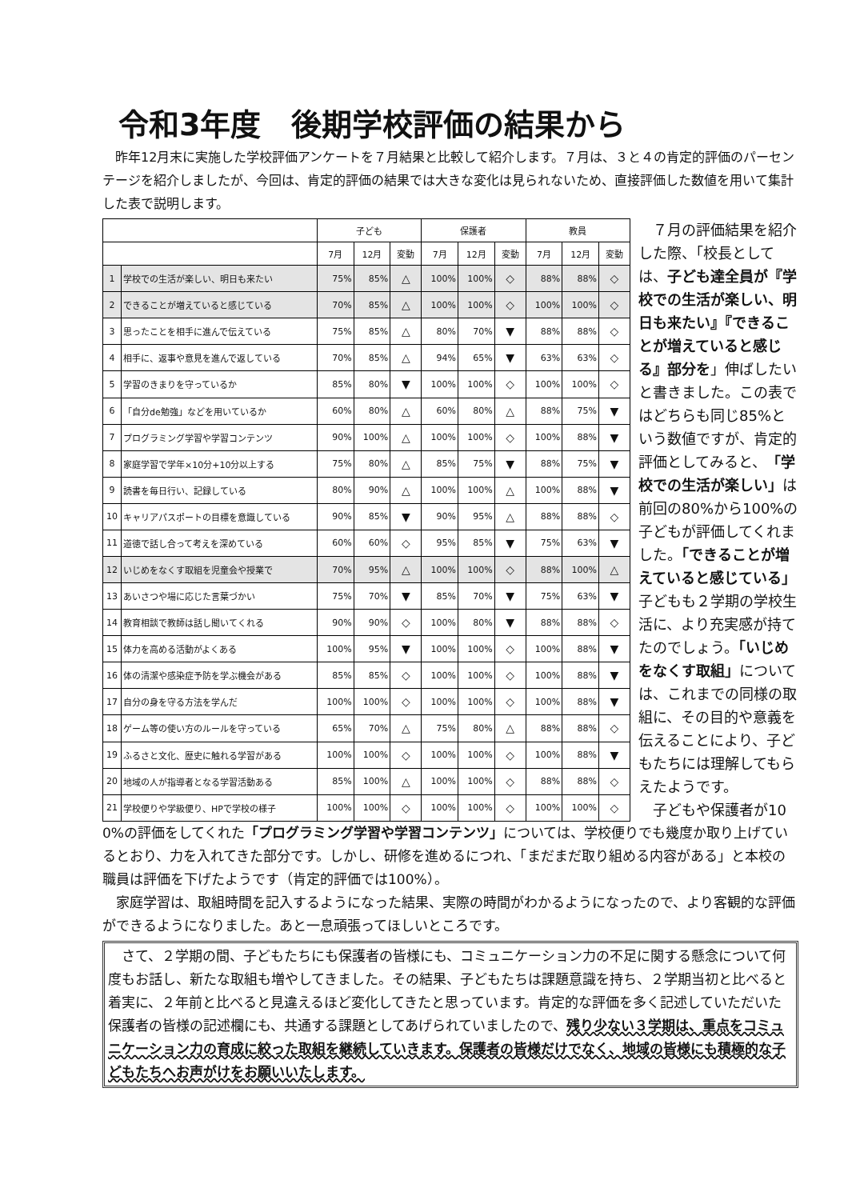令和3年度　後期学校評価の結果から
　昨年12月末に実施した学校評価アンケートを７月結果と比較して紹介します。７月は、３と４の肯定的評価のパーセンテージを紹介しましたが、今回は、肯定的評価の結果では大きな変化は見られないため、直接評価した数値を用いて集計した表で説明します。
| | | 子ども | | | 保護者 | | | 教員 | | |
| --- | --- | --- | --- | --- | --- | --- | --- | --- | --- | --- |
| | | 7月 | 12月 | 変動 | 7月 | 12月 | 変動 | 7月 | 12月 | 変動 |
| 1 | 学校での生活が楽しい、明日も来たい | 75% | 85% | △ | 100% | 100% | ◇ | 88% | 88% | ◇ |
| 2 | できることが増えていると感じている | 70% | 85% | △ | 100% | 100% | ◇ | 100% | 100% | ◇ |
| 3 | 思ったことを相手に進んで伝えている | 75% | 85% | △ | 80% | 70% | ▼ | 88% | 88% | ◇ |
| 4 | 相手に、返事や意見を進んで返している | 70% | 85% | △ | 94% | 65% | ▼ | 63% | 63% | ◇ |
| 5 | 学習のきまりを守っているか | 85% | 80% | ▼ | 100% | 100% | ◇ | 100% | 100% | ◇ |
| 6 | 「自分de勉強」などを用いているか | 60% | 80% | △ | 60% | 80% | △ | 88% | 75% | ▼ |
| 7 | プログラミング学習や学習コンテンツ | 90% | 100% | △ | 100% | 100% | ◇ | 100% | 88% | ▼ |
| 8 | 家庭学習で学年×10分+10分以上する | 75% | 80% | △ | 85% | 75% | ▼ | 88% | 75% | ▼ |
| 9 | 読書を毎日行い、記録している | 80% | 90% | △ | 100% | 100% | △ | 100% | 88% | ▼ |
| 10 | キャリアパスポートの目標を意識している | 90% | 85% | ▼ | 90% | 95% | △ | 88% | 88% | ◇ |
| 11 | 道徳で話し合って考えを深めている | 60% | 60% | ◇ | 95% | 85% | ▼ | 75% | 63% | ▼ |
| 12 | いじめをなくす取組を児童会や授業で | 70% | 95% | △ | 100% | 100% | ◇ | 88% | 100% | △ |
| 13 | あいさつや場に応じた言葉づかい | 75% | 70% | ▼ | 85% | 70% | ▼ | 75% | 63% | ▼ |
| 14 | 教育相談で教師は話し聞いてくれる | 90% | 90% | ◇ | 100% | 80% | ▼ | 88% | 88% | ◇ |
| 15 | 体力を高める活動がよくある | 100% | 95% | ▼ | 100% | 100% | ◇ | 100% | 88% | ▼ |
| 16 | 体の清潔や感染症予防を学ぶ機会がある | 85% | 85% | ◇ | 100% | 100% | ◇ | 100% | 88% | ▼ |
| 17 | 自分の身を守る方法を学んだ | 100% | 100% | ◇ | 100% | 100% | ◇ | 100% | 88% | ▼ |
| 18 | ゲーム等の使い方のルールを守っている | 65% | 70% | △ | 75% | 80% | △ | 88% | 88% | ◇ |
| 19 | ふるさと文化、歴史に触れる学習がある | 100% | 100% | ◇ | 100% | 100% | ◇ | 100% | 88% | ▼ |
| 20 | 地域の人が指導者となる学習活動ある | 85% | 100% | △ | 100% | 100% | ◇ | 88% | 88% | ◇ |
| 21 | 学校便りや学級便り、HPで学校の様子 | 100% | 100% | ◇ | 100% | 100% | ◇ | 100% | 100% | ◇ |
　７月の評価結果を紹介した際、「校長としては、子ども達全員が『学校での生活が楽しい、明日も来たい』『できることが増えていると感じる』部分を」伸ばしたいと書きました。この表ではどちらも同じ85%という数値ですが、肯定的評価としてみると、「学校での生活が楽しい」は前回の80%から100%の子どもが評価してくれました。「できることが増えていると感じている」子どもも２学期の学校生活に、より充実感が持てたのでしょう。「いじめをなくす取組」については、これまでの同様の取組に、その目的や意義を伝えることにより、子どもたちには理解してもらえたようです。
　子どもや保護者が10
0%の評価をしてくれた「プログラミング学習や学習コンテンツ」については、学校便りでも幾度か取り上げているとおり、力を入れてきた部分です。しかし、研修を進めるにつれ、「まだまだ取り組める内容がある」と本校の職員は評価を下げたようです（肯定的評価では100%）。
　家庭学習は、取組時間を記入するようになった結果、実際の時間がわかるようになったので、より客観的な評価ができるようになりました。あと一息頑張ってほしいところです。
　さて、２学期の間、子どもたちにも保護者の皆様にも、コミュニケーション力の不足に関する懸念について何度もお話し、新たな取組も増やしてきました。その結果、子どもたちは課題意識を持ち、２学期当初と比べると着実に、２年前と比べると見違えるほど変化してきたと思っています。肯定的な評価を多く記述していただいた保護者の皆様の記述欄にも、共通する課題としてあげられていましたので、残り少ない３学期は、重点をコミュニケーション力の育成に絞った取組を継続していきます。保護者の皆様だけでなく、地域の皆様にも積極的な子どもたちへお声がけをお願いいたします。